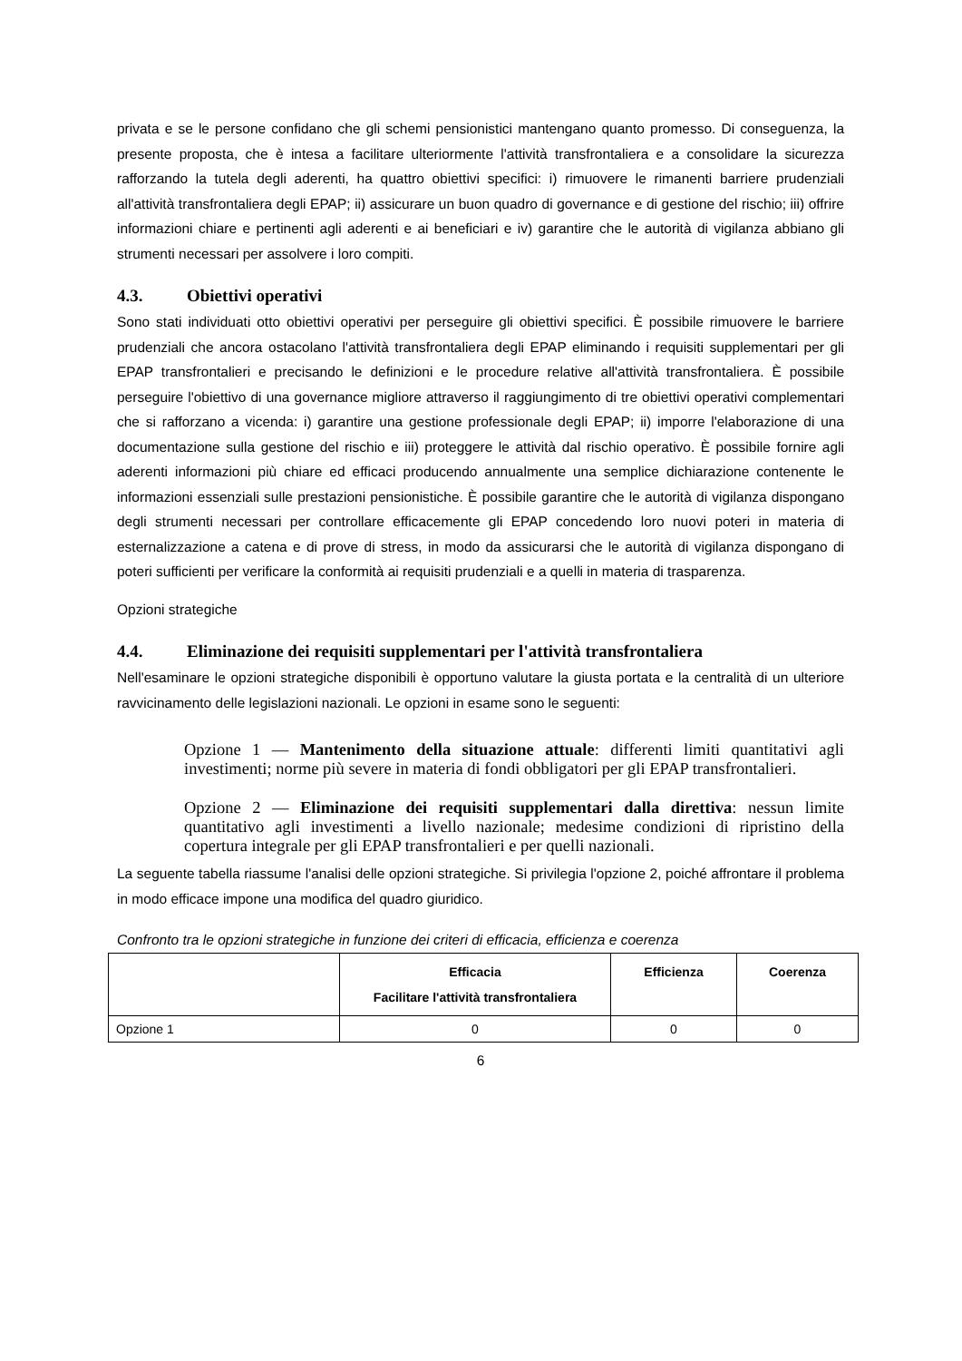privata e se le persone confidano che gli schemi pensionistici mantengano quanto promesso. Di conseguenza, la presente proposta, che è intesa a facilitare ulteriormente l'attività transfrontaliera e a consolidare la sicurezza rafforzando la tutela degli aderenti, ha quattro obiettivi specifici: i) rimuovere le rimanenti barriere prudenziali all'attività transfrontaliera degli EPAP; ii) assicurare un buon quadro di governance e di gestione del rischio; iii) offrire informazioni chiare e pertinenti agli aderenti e ai beneficiari e iv) garantire che le autorità di vigilanza abbiano gli strumenti necessari per assolvere i loro compiti.
4.3. Obiettivi operativi
Sono stati individuati otto obiettivi operativi per perseguire gli obiettivi specifici. È possibile rimuovere le barriere prudenziali che ancora ostacolano l'attività transfrontaliera degli EPAP eliminando i requisiti supplementari per gli EPAP transfrontalieri e precisando le definizioni e le procedure relative all'attività transfrontaliera. È possibile perseguire l'obiettivo di una governance migliore attraverso il raggiungimento di tre obiettivi operativi complementari che si rafforzano a vicenda: i) garantire una gestione professionale degli EPAP; ii) imporre l'elaborazione di una documentazione sulla gestione del rischio e iii) proteggere le attività dal rischio operativo. È possibile fornire agli aderenti informazioni più chiare ed efficaci producendo annualmente una semplice dichiarazione contenente le informazioni essenziali sulle prestazioni pensionistiche. È possibile garantire che le autorità di vigilanza dispongano degli strumenti necessari per controllare efficacemente gli EPAP concedendo loro nuovi poteri in materia di esternalizzazione a catena e di prove di stress, in modo da assicurarsi che le autorità di vigilanza dispongano di poteri sufficienti per verificare la conformità ai requisiti prudenziali e a quelli in materia di trasparenza.
Opzioni strategiche
4.4. Eliminazione dei requisiti supplementari per l'attività transfrontaliera
Nell'esaminare le opzioni strategiche disponibili è opportuno valutare la giusta portata e la centralità di un ulteriore ravvicinamento delle legislazioni nazionali. Le opzioni in esame sono le seguenti:
Opzione 1 — Mantenimento della situazione attuale: differenti limiti quantitativi agli investimenti; norme più severe in materia di fondi obbligatori per gli EPAP transfrontalieri.
Opzione 2 — Eliminazione dei requisiti supplementari dalla direttiva: nessun limite quantitativo agli investimenti a livello nazionale; medesime condizioni di ripristino della copertura integrale per gli EPAP transfrontalieri e per quelli nazionali.
La seguente tabella riassume l'analisi delle opzioni strategiche. Si privilegia l'opzione 2, poiché affrontare il problema in modo efficace impone una modifica del quadro giuridico.
Confronto tra le opzioni strategiche in funzione dei criteri di efficacia, efficienza e coerenza
| | Efficacia Facilitare l'attività transfrontaliera | Efficienza | Coerenza |
| --- | --- | --- | --- |
| Opzione 1 | 0 | 0 | 0 |
6